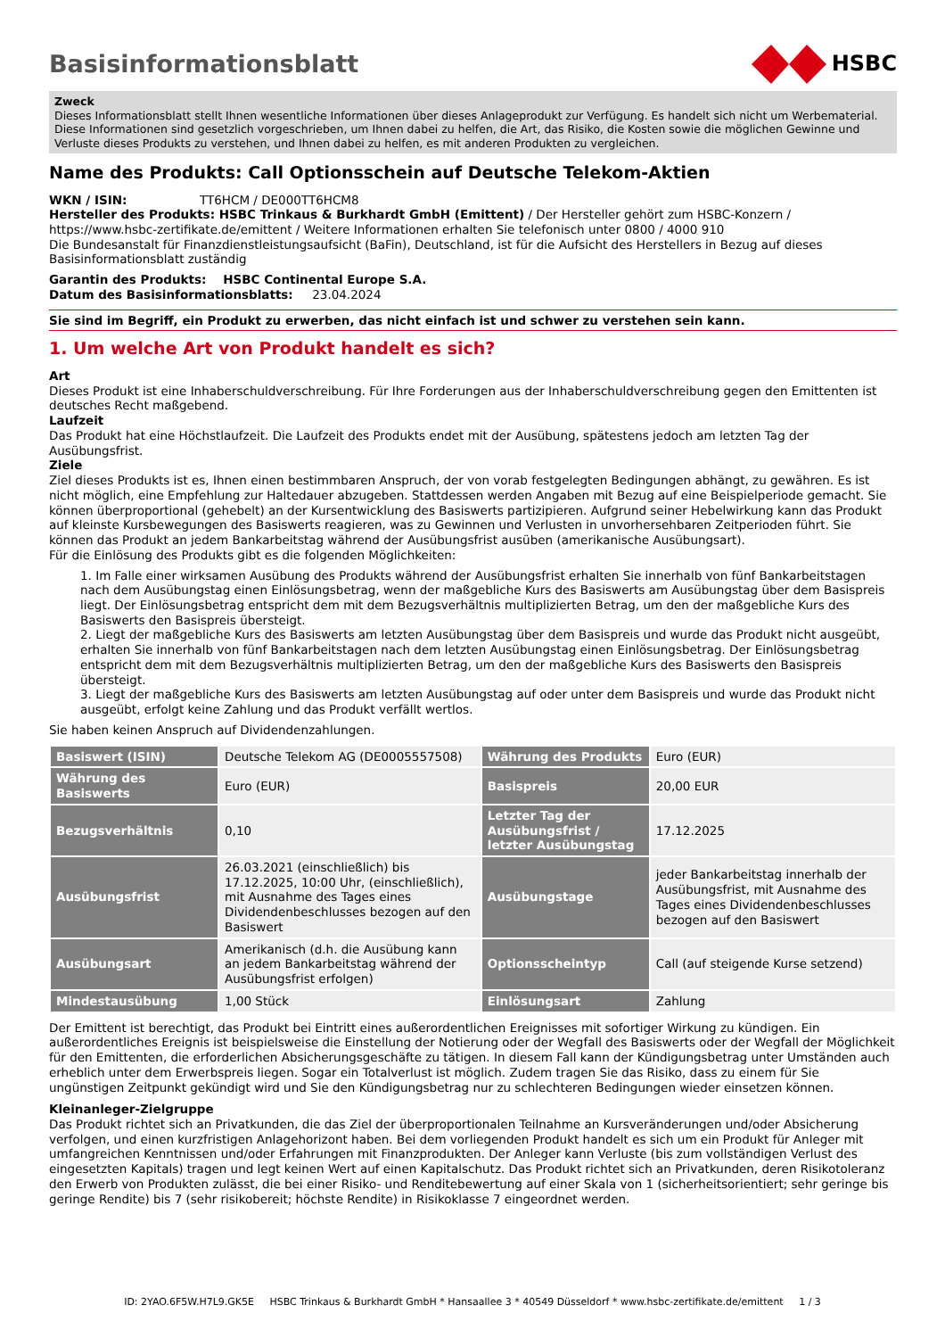Basisinformationsblatt HSBC
Zweck
Dieses Informationsblatt stellt Ihnen wesentliche Informationen über dieses Anlageprodukt zur Verfügung. Es handelt sich nicht um Werbematerial. Diese Informationen sind gesetzlich vorgeschrieben, um Ihnen dabei zu helfen, die Art, das Risiko, die Kosten sowie die möglichen Gewinne und Verluste dieses Produkts zu verstehen, und Ihnen dabei zu helfen, es mit anderen Produkten zu vergleichen.
Name des Produkts: Call Optionsschein auf Deutsche Telekom-Aktien
WKN / ISIN: TT6HCM / DE000TT6HCM8
Hersteller des Produkts: HSBC Trinkaus & Burkhardt GmbH (Emittent) / Der Hersteller gehört zum HSBC-Konzern / https://www.hsbc-zertifikate.de/emittent / Weitere Informationen erhalten Sie telefonisch unter 0800 / 4000 910
Die Bundesanstalt für Finanzdienstleistungsaufsicht (BaFin), Deutschland, ist für die Aufsicht des Herstellers in Bezug auf dieses Basisinformationsblatt zuständig
Garantin des Produkts: HSBC Continental Europe S.A.
Datum des Basisinformationsblatts: 23.04.2024
Sie sind im Begriff, ein Produkt zu erwerben, das nicht einfach ist und schwer zu verstehen sein kann.
1. Um welche Art von Produkt handelt es sich?
Art
Dieses Produkt ist eine Inhaberschuldverschreibung. Für Ihre Forderungen aus der Inhaberschuldverschreibung gegen den Emittenten ist deutsches Recht maßgebend.
Laufzeit
Das Produkt hat eine Höchstlaufzeit. Die Laufzeit des Produkts endet mit der Ausübung, spätestens jedoch am letzten Tag der Ausübungsfrist.
Ziele
Ziel dieses Produkts ist es, Ihnen einen bestimmbaren Anspruch, der von vorab festgelegten Bedingungen abhängt, zu gewähren. Es ist nicht möglich, eine Empfehlung zur Haltedauer abzugeben. Stattdessen werden Angaben mit Bezug auf eine Beispielperiode gemacht. Sie können überproportional (gehebelt) an der Kursentwicklung des Basiswerts partizipieren. Aufgrund seiner Hebelwirkung kann das Produkt auf kleinste Kursbewegungen des Basiswerts reagieren, was zu Gewinnen und Verlusten in unvorhersehbaren Zeitperioden führt. Sie können das Produkt an jedem Bankarbeitstag während der Ausübungsfrist ausüben (amerikanische Ausübungsart).
Für die Einlösung des Produkts gibt es die folgenden Möglichkeiten:
1. Im Falle einer wirksamen Ausübung des Produkts während der Ausübungsfrist erhalten Sie innerhalb von fünf Bankarbeitstagen nach dem Ausübungstag einen Einlösungsbetrag, wenn der maßgebliche Kurs des Basiswerts am Ausübungstag über dem Basispreis liegt. Der Einlösungsbetrag entspricht dem mit dem Bezugsverhältnis multiplizierten Betrag, um den der maßgebliche Kurs des Basiswerts den Basispreis übersteigt.
2. Liegt der maßgebliche Kurs des Basiswerts am letzten Ausübungstag über dem Basispreis und wurde das Produkt nicht ausgeübt, erhalten Sie innerhalb von fünf Bankarbeitstagen nach dem letzten Ausübungstag einen Einlösungsbetrag. Der Einlösungsbetrag entspricht dem mit dem Bezugsverhältnis multiplizierten Betrag, um den der maßgebliche Kurs des Basiswerts den Basispreis übersteigt.
3. Liegt der maßgebliche Kurs des Basiswerts am letzten Ausübungstag auf oder unter dem Basispreis und wurde das Produkt nicht ausgeübt, erfolgt keine Zahlung und das Produkt verfällt wertlos.
Sie haben keinen Anspruch auf Dividendenzahlungen.
| Basiswert (ISIN) | Deutsche Telekom AG (DE0005557508) | Währung des Produkts | Euro (EUR) |
| Währung des Basiswerts | Euro (EUR) | Basispreis | 20,00 EUR |
| Bezugsverhältnis | 0,10 | Letzter Tag der Ausübungsfrist / letzter Ausübungstag | 17.12.2025 |
| Ausübungsfrist | 26.03.2021 (einschließlich) bis 17.12.2025, 10:00 Uhr, (einschließlich), mit Ausnahme des Tages eines Dividendenbeschlusses bezogen auf den Basiswert | Ausübungstage | jeder Bankarbeitstag innerhalb der Ausübungsfrist, mit Ausnahme des Tages eines Dividendenbeschlusses bezogen auf den Basiswert |
| Ausübungsart | Amerikanisch (d.h. die Ausübung kann an jedem Bankarbeitstag während der Ausübungsfrist erfolgen) | Optionsscheintyp | Call (auf steigende Kurse setzend) |
| Mindestausübung | 1,00 Stück | Einlösungsart | Zahlung |
Der Emittent ist berechtigt, das Produkt bei Eintritt eines außerordentlichen Ereignisses mit sofortiger Wirkung zu kündigen. Ein außerordentliches Ereignis ist beispielsweise die Einstellung der Notierung oder der Wegfall des Basiswerts oder der Wegfall der Möglichkeit für den Emittenten, die erforderlichen Absicherungsgeschäfte zu tätigen. In diesem Fall kann der Kündigungsbetrag unter Umständen auch erheblich unter dem Erwerbspreis liegen. Sogar ein Totalverlust ist möglich. Zudem tragen Sie das Risiko, dass zu einem für Sie ungünstigen Zeitpunkt gekündigt wird und Sie den Kündigungsbetrag nur zu schlechteren Bedingungen wieder einsetzen können.
Kleinanleger-Zielgruppe
Das Produkt richtet sich an Privatkunden, die das Ziel der überproportionalen Teilnahme an Kursveränderungen und/oder Absicherung verfolgen, und einen kurzfristigen Anlagehorizont haben. Bei dem vorliegenden Produkt handelt es sich um ein Produkt für Anleger mit umfangreichen Kenntnissen und/oder Erfahrungen mit Finanzprodukten. Der Anleger kann Verluste (bis zum vollständigen Verlust des eingesetzten Kapitals) tragen und legt keinen Wert auf einen Kapitalschutz. Das Produkt richtet sich an Privatkunden, deren Risikotoleranz den Erwerb von Produkten zulässt, die bei einer Risiko- und Renditebewertung auf einer Skala von 1 (sicherheitsorientiert; sehr geringe bis geringe Rendite) bis 7 (sehr risikobereit; höchste Rendite) in Risikoklasse 7 eingeordnet werden.
ID: 2YAO.6F5W.H7L9.GK5E HSBC Trinkaus & Burkhardt GmbH * Hansaallee 3 * 40549 Düsseldorf * www.hsbc-zertifikate.de/emittent 1 / 3